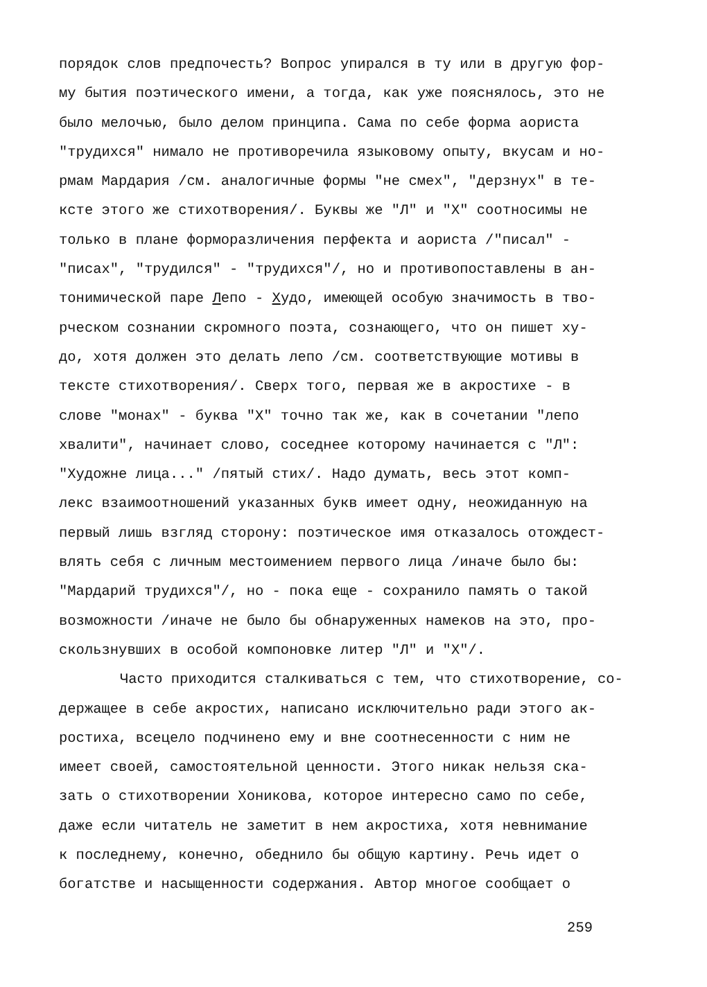порядок слов предпочесть? Вопрос упирался в ту или в другую фор-
му бытия поэтического имени, а тогда, как уже пояснялось, это не
было мелочью, было делом принципа. Сама по себе форма аориста
"трудихся" нимало не противоречила языковому опыту, вкусам и но-
рмам Мардария /см. аналогичные формы "не смех", "дерзнух" в те-
ксте этого же стихотворения/. Буквы же "Л" и "Х" соотносимы не
только в плане форморазличения перфекта и аориста /"писал" -
"писах", "трудился" - "трудихся"/, но и противопоставлены в ан-
тонимической паре Лепо - Худо, имеющей особую значимость в тво-
рческом сознании скромного поэта, сознающего, что он пишет ху-
до, хотя должен это делать лепо /см. соответствующие мотивы в
тексте стихотворения/. Сверх того, первая же в акростихе - в
слове "монах" - буква "Х" точно так же, как в сочетании "лепо
хвалити", начинает слово, соседнее которому начинается с "Л":
"Художне лица..." /пятый стих/. Надо думать, весь этот комп-
лекс взаимоотношений указанных букв имеет одну, неожиданную на
первый лишь взгляд сторону: поэтическое имя отказалось отождест-
влять себя с личным местоимением первого лица /иначе было бы:
"Мардарий трудихся"/, но - пока еще - сохранило память о такой
возможности /иначе не было бы обнаруженных намеков на это, про-
скользнувших в особой компоновке литер "Л" и "Х"/.
Часто приходится сталкиваться с тем, что стихотворение, со-
держащее в себе акростих, написано исключительно ради этого ак-
ростиха, всецело подчинено ему и вне соотнесенности с ним не
имеет своей, самостоятельной ценности. Этого никак нельзя ска-
зать о стихотворении Хоникова, которое интересно само по себе,
даже если читатель не заметит в нем акростиха, хотя невнимание
к последнему, конечно, обеднило бы общую картину. Речь идет о
богатстве и насыщенности содержания. Автор многое сообщает о
259